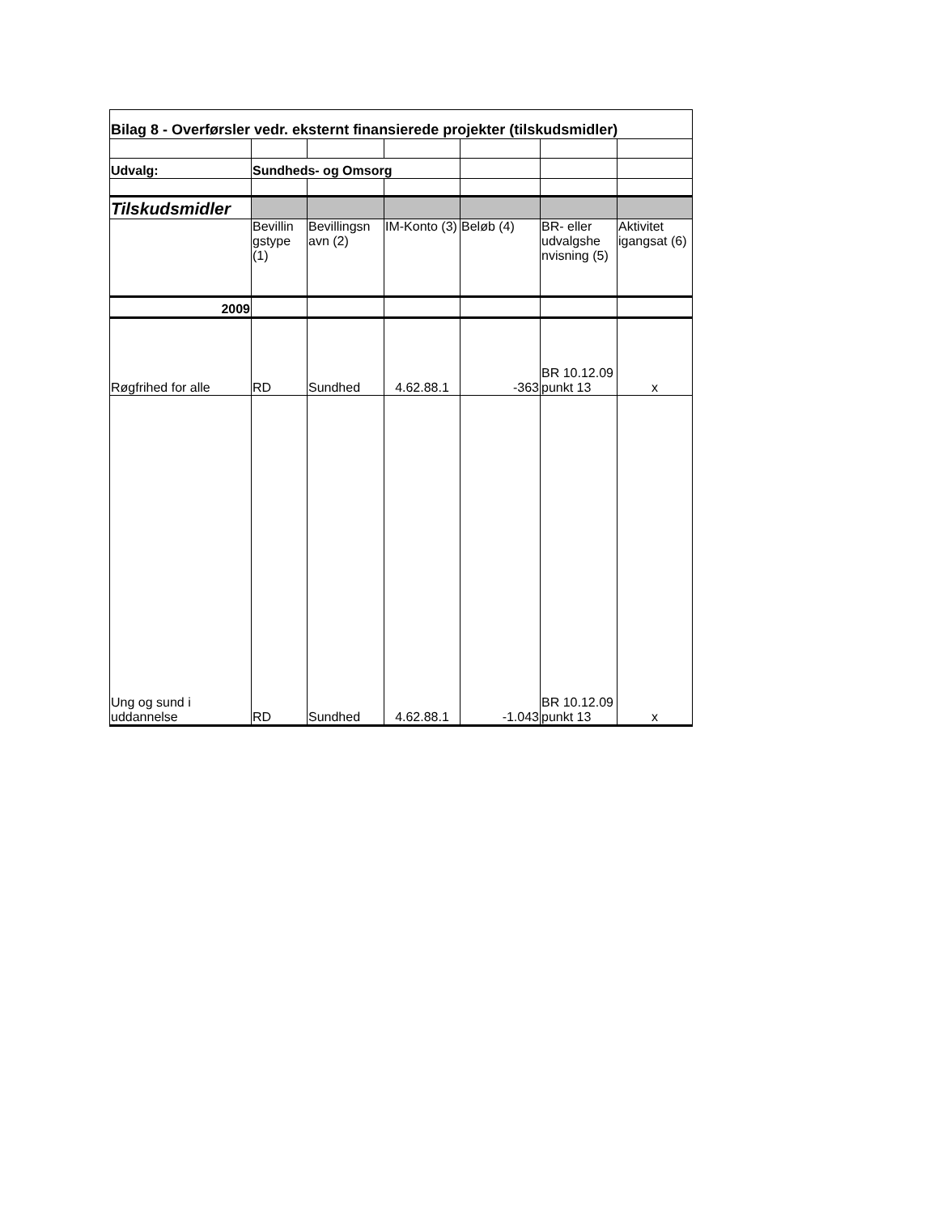| Bilag 8 - Overførsler vedr. eksternt finansierede projekter (tilskudsmidler) | | | | | | |
| Udvalg: | Sundheds- og Omsorg | | | | | |
| Tilskudsmidler | | | | | | |
| | Bevillin gstype (1) | Bevillingsn avn (2) | IM-Konto (3) | Beløb (4) | BR- eller udvalgshe nvisning (5) | Aktivitet igangsat (6) |
| 2009 | | | | | | |
| Røgfrihed for alle | RD | Sundhed | 4.62.88.1 | -363 | BR 10.12.09 punkt 13 | x |
| Ung og sund i uddannelse | RD | Sundhed | 4.62.88.1 | -1.043 | BR 10.12.09 punkt 13 | x |